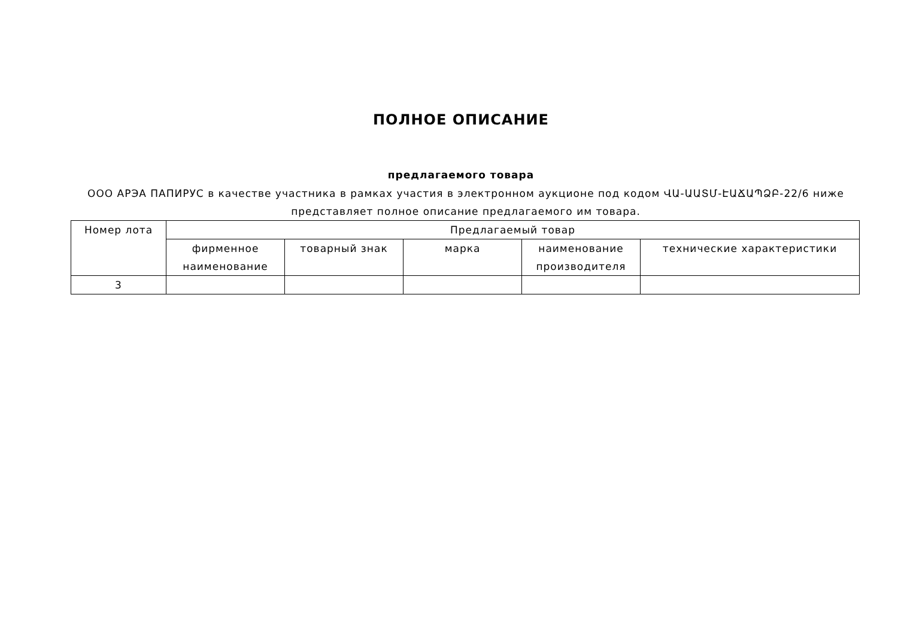ПОЛНОЕ ОПИСАНИЕ
предлагаемого товара
ООО АРЭА ПАПИРУС в качестве участника в рамках участия в электронном аукционе под кодом ՎԱ-ԱԱՏՄ-ԷԱՃԱՊՁԲ-22/6 ниже представляет полное описание предлагаемого им товара.
| Номер лота | Предлагаемый товар | | | | |
| --- | --- | --- | --- | --- | --- |
| | фирменное наименование | товарный знак | марка | наименование производителя | технические характеристики |
| 3 | | | | | |